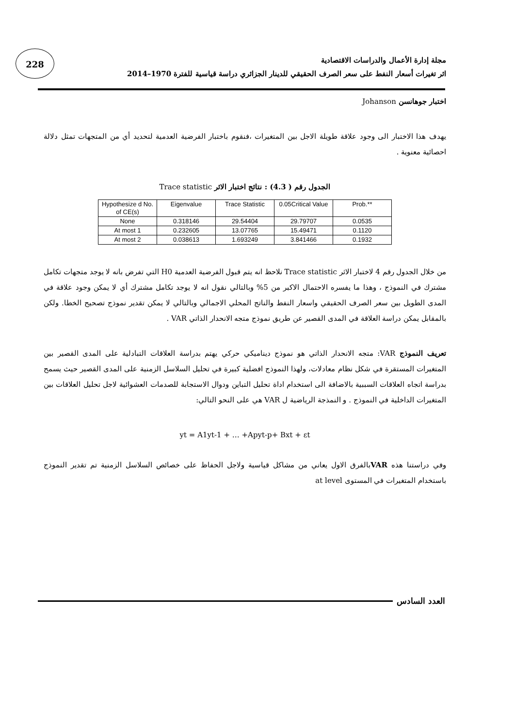228
مجلة إدارة الأعمال والدراسات الاقتصادية
اثر تغيرات أسعار النفط على سعر الصرف الحقيقي للدينار الجزائري دراسة قياسية للفترة 1970–2014
اختبار جوهانسن Johanson
يهدف هذا الاختبار الى وجود علاقة طويلة الاجل بين المتغيرات ،فنقوم باختبار الفرضية العدمية لتحديد أي من المتجهات تمثل دلالة احصائية معنوية .
الجدول رقم ( 4.3) : نتائج اختبار الاثر Trace statistic
| Hypothesize d No. of CE(s) | Eigenvalue | Trace Statistic | 0.05Critical Value | Prob.** |
| --- | --- | --- | --- | --- |
| None | 0.318146 | 29.54404 | 29.79707 | 0.0535 |
| At most 1 | 0.232605 | 13.07765 | 15.49471 | 0.1120 |
| At most 2 | 0.038613 | 1.693249 | 3.841466 | 0.1932 |
من خلال الجدول رقم 4 لاختبار الاثر Trace statistic نلاحظ انه يتم قبول الفرضية العدمية H0 التي تفرض بانه لا يوجد متجهات تكامل مشترك في النموذج ، وهذا ما يفسره الاحتمال الاكبر من 5% وبالتالي نقول انه لا يوجد تكامل مشترك أي لا يمكن وجود علاقة في المدى الطويل بين سعر الصرف الحقيقي واسعار النفط والناتج المحلي الاجمالي وبالتالي لا يمكن تقدير نموذج تصحيح الخطا. ولكن بالمقابل يمكن دراسة العلاقة في المدى القصير عن طريق نموذج متجه الانحدار الذاتي VAR .
تعريف النموذج VAR: متجه الانحدار الذاتي هو نموذج ديناميكي حركي يهتم بدراسة العلاقات التبادلية على المدى القصير بين المتغيرات المستقرة في شكل نظام معادلات، ولهذا النموذج افضلية كبيرة في تحليل السلاسل الزمنية على المدى القصير حيث يسمح بدراسة اتجاه العلاقات السببية بالاضافة الى استخدام اداة تحليل التباين ودوال الاستجابة للصدمات العشوائية لاجل تحليل العلاقات بين المتغيرات الداخلية في النموذج . و النمذجة الرياضية ل VAR هي على النحو التالي:
yt = A1yt-1 + … +Apyt-p+ Bxt + εt
وفي دراستنا هذه VARبالفرق الاول يعاني من مشاكل قياسية ولاجل الحفاظ على خصائص السلاسل الزمنية تم تقدير النموذج باستخدام المتغيرات في المستوى at level
العدد السادس